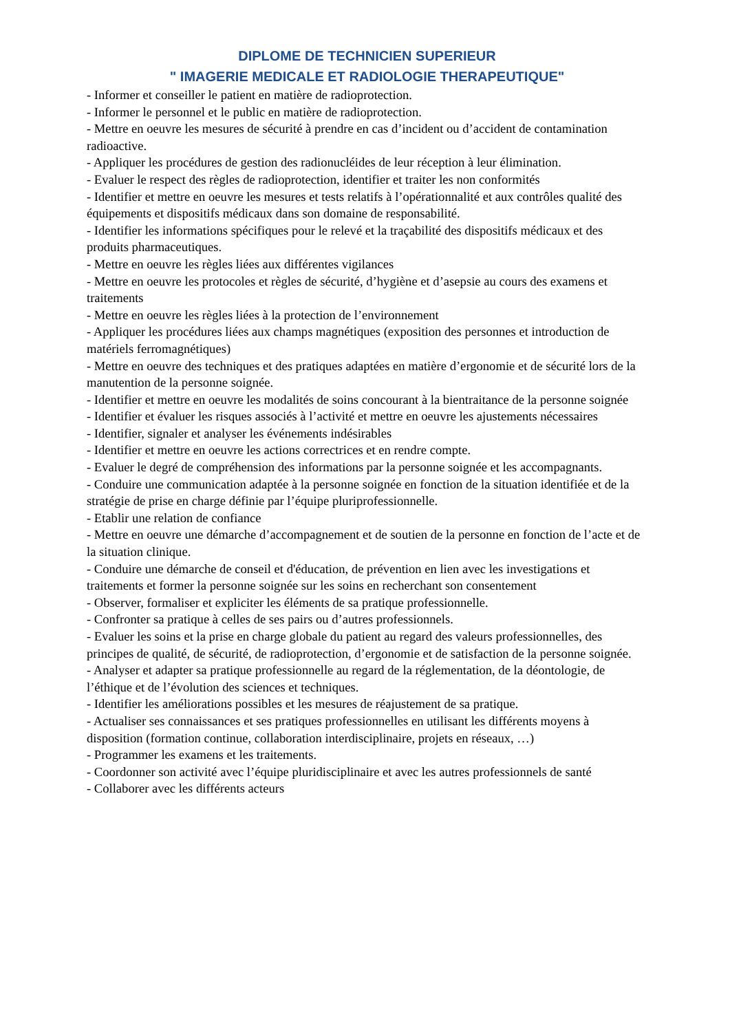DIPLOME DE TECHNICIEN SUPERIEUR
" IMAGERIE MEDICALE ET RADIOLOGIE THERAPEUTIQUE"
- Informer et conseiller le patient en matière de radioprotection.
- Informer le personnel et le public en matière de radioprotection.
- Mettre en oeuvre les mesures de sécurité à prendre en cas d’incident ou d’accident de contamination radioactive.
- Appliquer les procédures de gestion des radionucléides de leur réception à leur élimination.
- Evaluer le respect des règles de radioprotection, identifier et traiter les non conformités
- Identifier et mettre en oeuvre les mesures et tests relatifs à l’opérationnalité et aux contrôles qualité des équipements et dispositifs médicaux dans son domaine de responsabilité.
- Identifier les informations spécifiques pour le relevé et la traçabilité des dispositifs médicaux et des produits pharmaceutiques.
- Mettre en oeuvre les règles liées aux différentes vigilances
- Mettre en oeuvre les protocoles et règles de sécurité, d’hygiène et d’asepsie au cours des examens et traitements
- Mettre en oeuvre les règles liées à la protection de l’environnement
- Appliquer les procédures liées aux champs magnétiques (exposition des personnes et introduction de matériels ferromagnétiques)
- Mettre en oeuvre des techniques et des pratiques adaptées en matière d’ergonomie et de sécurité lors de la manutention de la personne soignée.
- Identifier et mettre en oeuvre les modalités de soins concourant à la bientraitance de la personne soignée
- Identifier et évaluer les risques associés à l’activité et mettre en oeuvre les ajustements nécessaires
- Identifier, signaler et analyser les événements indésirables
- Identifier et mettre en oeuvre les actions correctrices et en rendre compte.
- Evaluer le degré de compréhension des informations par la personne soignée et les accompagnants.
- Conduire une communication adaptée à la personne soignée en fonction de la situation identifiée et de la stratégie de prise en charge définie par l’équipe pluriprofessionnelle.
- Etablir une relation de confiance
- Mettre en oeuvre une démarche d’accompagnement et de soutien de la personne en fonction de l’acte et de la situation clinique.
- Conduire une démarche de conseil et d'éducation, de prévention en lien avec les investigations et traitements et former la personne soignée sur les soins en recherchant son consentement
- Observer, formaliser et expliciter les éléments de sa pratique professionnelle.
- Confronter sa pratique à celles de ses pairs ou d’autres professionnels.
- Evaluer les soins et la prise en charge globale du patient au regard des valeurs professionnelles, des principes de qualité, de sécurité, de radioprotection, d’ergonomie et de satisfaction de la personne soignée.
- Analyser et adapter sa pratique professionnelle au regard de la réglementation, de la déontologie, de l’éthique et de l’évolution des sciences et techniques.
- Identifier les améliorations possibles et les mesures de réajustement de sa pratique.
- Actualiser ses connaissances et ses pratiques professionnelles en utilisant les différents moyens à disposition (formation continue, collaboration interdisciplinaire, projets en réseaux, …)
- Programmer les examens et les traitements.
- Coordonner son activité avec l’équipe pluridisciplinaire et avec les autres professionnels de santé
- Collaborer avec les différents acteurs